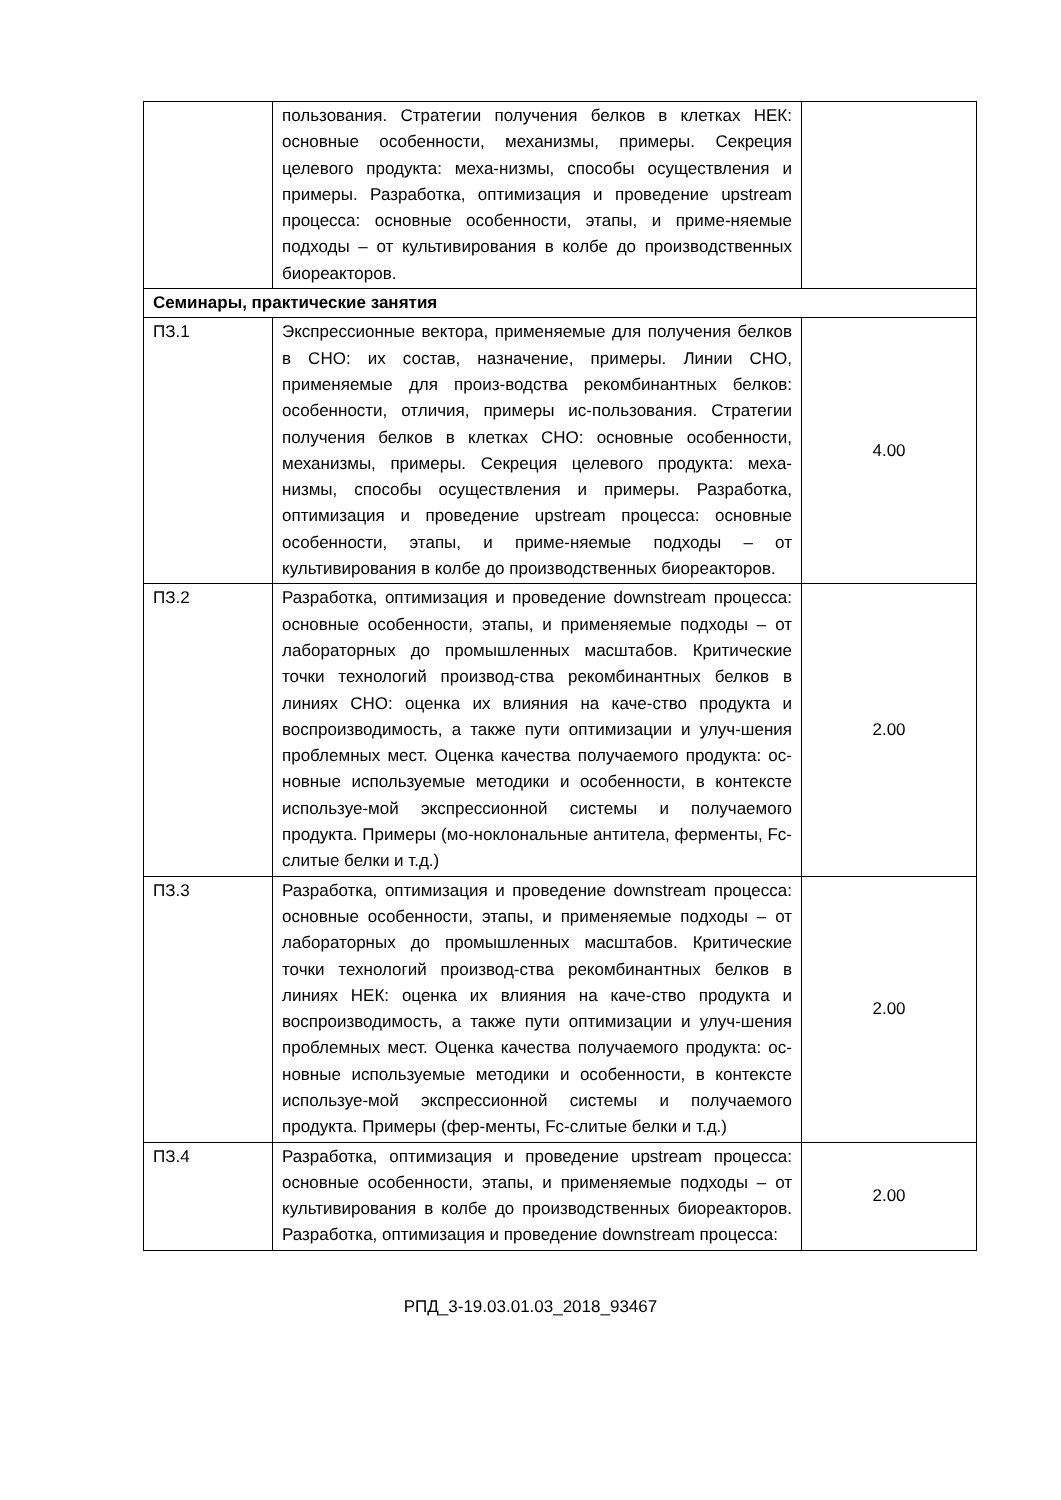| | пользования. Стратегии получения белков в клетках НЕК: основные особенности, механизмы, примеры. Секреция целевого продукта: меха-низмы, способы осуществления и примеры. Разработка, оптимизация и проведение upstream процесса: основные особенности, этапы, и приме-няемые подходы – от культивирования в колбе до производственных биореакторов. | |
| Семинары, практические занятия | | |
| ПЗ.1 | Экспрессионные вектора, применяемые для получения белков в CHO: их состав, назначение, примеры. Линии CHO, применяемые для произ-водства рекомбинантных белков: особенности, отличия, примеры ис-пользования. Стратегии получения белков в клетках CHO: основные особенности, механизмы, примеры. Секреция целевого продукта: меха-низмы, способы осуществления и примеры. Разработка, оптимизация и проведение upstream процесса: основные особенности, этапы, и приме-няемые подходы – от культивирования в колбе до производственных биореакторов. | 4.00 |
| ПЗ.2 | Разработка, оптимизация и проведение downstream процесса: основные особенности, этапы, и применяемые подходы – от лабораторных до промышленных масштабов. Критические точки технологий производ-ства рекомбинантных белков в линиях CHO: оценка их влияния на каче-ство продукта и воспроизводимость, а также пути оптимизации и улуч-шения проблемных мест. Оценка качества получаемого продукта: ос-новные используемые методики и особенности, в контексте используе-мой экспрессионной системы и получаемого продукта. Примеры (мо-ноклональные антитела, ферменты, Fc-слитые белки и т.д.) | 2.00 |
| ПЗ.3 | Разработка, оптимизация и проведение downstream процесса: основные особенности, этапы, и применяемые подходы – от лабораторных до промышленных масштабов. Критические точки технологий производ-ства рекомбинантных белков в линиях НЕК: оценка их влияния на каче-ство продукта и воспроизводимость, а также пути оптимизации и улуч-шения проблемных мест. Оценка качества получаемого продукта: ос-новные используемые методики и особенности, в контексте используе-мой экспрессионной системы и получаемого продукта. Примеры (фер-менты, Fc-слитые белки и т.д.) | 2.00 |
| ПЗ.4 | Разработка, оптимизация и проведение upstream процесса: основные особенности, этапы, и применяемые подходы – от культивирования в колбе до производственных биореакторов. Разработка, оптимизация и проведение downstream процесса: | 2.00 |
РПД_3-19.03.01.03_2018_93467